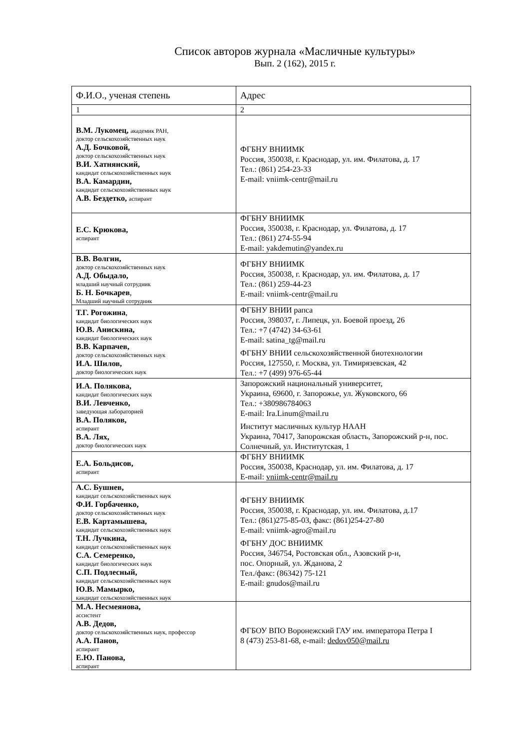Список авторов журнала «Масличные культуры»
Вып. 2 (162), 2015 г.
| Ф.И.О., ученая степень | Адрес |
| 1 | 2 |
| В.М. Лукомец, академик РАН, доктор сельскохозяйственных наук А.Д. Бочковой, доктор сельскохозяйственных наук В.И. Хатнянский, кандидат сельскохозяйственных наук В.А. Камардин, кандидат сельскохозяйственных наук А.В. Бездетко, аспирант | ФГБНУ ВНИИМК Россия, 350038, г. Краснодар, ул. им. Филатова, д. 17 Тел.: (861) 254-23-33 E-mail: vniimk-centr@mail.ru |
| Е.С. Крюкова, аспирант | ФГБНУ ВНИИМК Россия, 350038, г. Краснодар, ул. Филатова, д. 17 Тел.: (861) 274-55-94 E-mail: yakdemutin@yandex.ru |
| В.В. Волгин, доктор сельскохозяйственных наук А.Д. Обыдало, младший научный сотрудник Б. Н. Бочкарев , Младший научный сотрудник | ФГБНУ ВНИИМК Россия, 350038, г. Краснодар, ул. им. Филатова, д. 17 Тел.: (861) 259-44-23 E-mail: vniimk-centr@mail.ru |
| Т.Г. Рогожина , кандидат биологических наук Ю.В. Анискина, кандидат биологических наук В.В. Карпачев, доктор сельскохозяйственных наук И.А. Шилов, доктор биологических наук | ФГБНУ ВНИИ рапса Россия, 398037, г. Липецк, ул. Боевой проезд, 26 Тел.: +7 (4742) 34-63-61 E-mail: satina_tg@mail.ru ФГБНУ ВНИИ сельскохозяйственной биотехнологии Россия, 127550, г. Москва, ул. Тимирязевская, 42 Тел.: +7 (499) 976-65-44 |
| И.А. Полякова, кандидат биологических наук В.И. Левченко, заведующая лабораторией В.А. Поляков, аспирант В.А. Лях, доктор биологических наук | Запорожский национальный университет, Украина, 69600, г. Запорожье, ул. Жуковского, 66 Тел.: +380986784063 E-mail: Ira.Linum@mail.ru Институт масличных культур НААН Украина, 70417, Запорожская область, Запорожский р-н, пос. Солнечный, ул. Институтская, 1 |
| Е.А. Больдисов, аспирант | ФГБНУ ВНИИМК Россия, 350038, Краснодар, ул. им. Филатова, д. 17 E-mail: vniimk-centr@mail.ru |
| А.С. Бушнев, кандидат сельскохозяйственных наук Ф.И. Горбаченко, доктор сельскохозяйственных наук Е.В. Картамышева, кандидат сельскохозяйственных наук Т.Н. Лучкина, кандидат сельскохозяйственных наук С.А. Семеренко, кандидат биологических наук С.П. Подлесный, кандидат сельскохозяйственных наук Ю.В. Мамырко, кандидат сельскохозяйственных наук | ФГБНУ ВНИИМК Россия, 350038, г. Краснодар, ул. им. Филатова, д.17 Тел.: (861)275-85-03, факс: (861)254-27-80 E-mail: vniimk-agro@mail.ru ФГБНУ ДОС ВНИИМК Россия, 346754, Ростовская обл., Азовский р-н, пос. Опорный, ул. Жданова, 2 Тел./факс: (86342) 75-121 E-mail: gnudos@mail.ru |
| М.А. Несмеянова, ассистент А.В. Дедов, доктор сельскохозяйственных наук, профессор А.А. Панов, аспирант Е.Ю. Панова, аспирант | ФГБОУ ВПО Воронежский ГАУ им. императора Петра I 8 (473) 253-81-68, e-mail: dedov050@mail.ru |